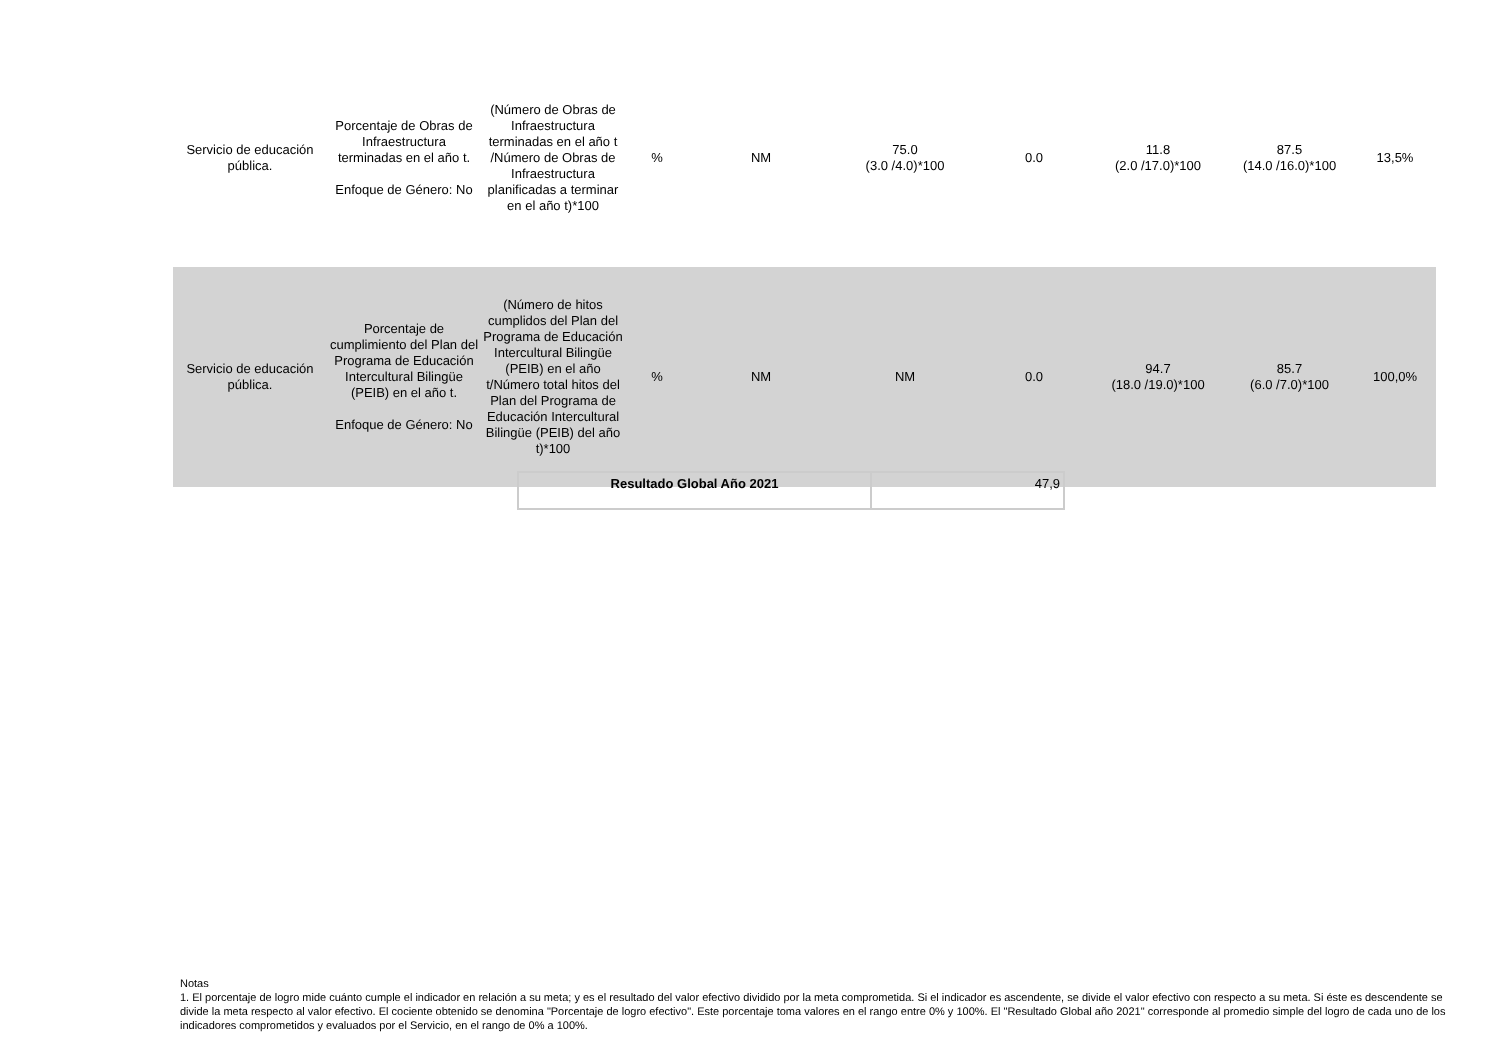| Servicio de educación pública. | Porcentaje de Obras de Infraestructura terminadas en el año t. Enfoque de Género: No | (Número de Obras de Infraestructura terminadas en el año t /Número de Obras de Infraestructura planificadas a terminar en el año t)*100 | % | NM | 75.0 (3.0 /4.0)*100 | 0.0 | 11.8 (2.0 /17.0)*100 | 87.5 (14.0 /16.0)*100 | 13,5% |
| Servicio de educación pública. | Porcentaje de cumplimiento del Plan del Programa de Educación Intercultural Bilingüe (PEIB) en el año t. Enfoque de Género: No | (Número de hitos cumplidos del Plan del Programa de Educación Intercultural Bilingüe (PEIB) en el año t/Número total hitos del Plan del Programa de Educación Intercultural Bilingüe (PEIB) del año t)*100 | % | NM | NM | 0.0 | 94.7 (18.0 /19.0)*100 | 85.7 (6.0 /7.0)*100 | 100,0% |
| Resultado Global Año 2021 | 47,9 |
Notas
1. El porcentaje de logro mide cuánto cumple el indicador en relación a su meta; y es el resultado del valor efectivo dividido por la meta comprometida. Si el indicador es ascendente, se divide el valor efectivo con respecto a su meta. Si éste es descendente se divide la meta respecto al valor efectivo. El cociente obtenido se denomina "Porcentaje de logro efectivo". Este porcentaje toma valores en el rango entre 0% y 100%. El "Resultado Global año 2021" corresponde al promedio simple del logro de cada uno de los indicadores comprometidos y evaluados por el Servicio, en el rango de 0% a 100%.